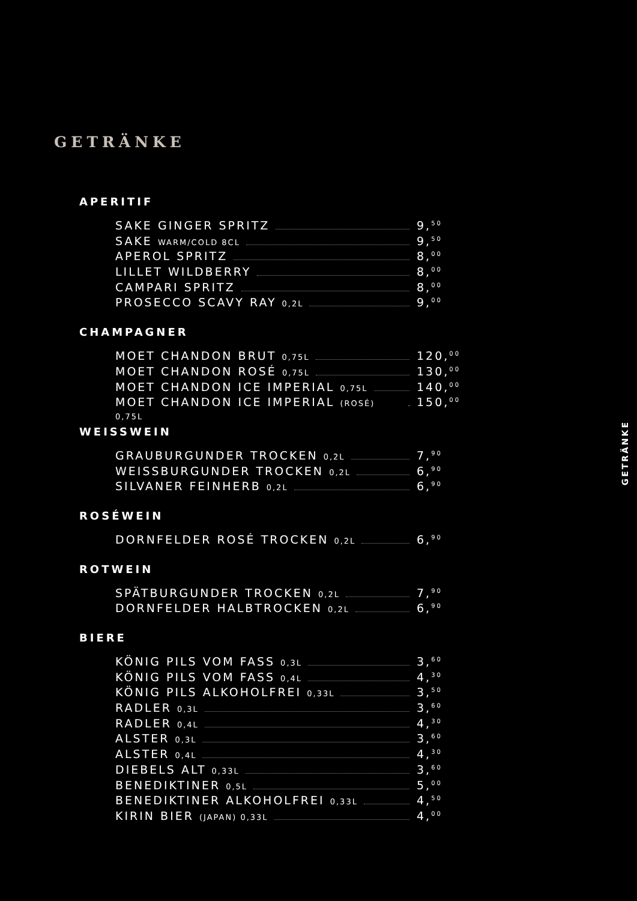GETRÄNKE
APERITIF
SAKE GINGER SPRITZ 9,<sup>50</sup>
SAKE WARM/COLD 8CL 9,<sup>50</sup>
APEROL SPRITZ 8,<sup>00</sup>
LILLET WILDBERRY 8,<sup>00</sup>
CAMPARI SPRITZ 8,<sup>00</sup>
PROSECCO SCAVY RAY 0,2L 9,<sup>00</sup>
CHAMPAGNER
MOET CHANDON BRUT 0,75L 120,<sup>00</sup>
MOET CHANDON ROSÉ 0,75L 130,<sup>00</sup>
MOET CHANDON ICE IMPERIAL 0,75L 140,<sup>00</sup>
MOET CHANDON ICE IMPERIAL (ROSÉ) 0,75L 150,<sup>00</sup>
WEISSWEIN
GRAUBURGUNDER TROCKEN 0,2L 7,<sup>90</sup>
WEISSBURGUNDER TROCKEN 0,2L 6,<sup>90</sup>
SILVANER FEINHERB 0,2L 6,<sup>90</sup>
ROSÉWEIN
DORNFELDER ROSÉ TROCKEN 0,2L 6,<sup>90</sup>
ROTWEIN
SPÄTBURGUNDER TROCKEN 0,2L 7,<sup>90</sup>
DORNFELDER HALBTROCKEN 0,2L 6,<sup>90</sup>
BIERE
KÖNIG PILS VOM FASS 0,3L 3,<sup>60</sup>
KÖNIG PILS VOM FASS 0,4L 4,<sup>30</sup>
KÖNIG PILS ALKOHOLFREI 0,33L 3,<sup>50</sup>
RADLER 0,3L 3,<sup>60</sup>
RADLER 0,4L 4,<sup>30</sup>
ALSTER 0,3L 3,<sup>60</sup>
ALSTER 0,4L 4,<sup>30</sup>
DIEBELS ALT 0,33L 3,<sup>60</sup>
BENEDIKTINER 0,5L 5,<sup>00</sup>
BENEDIKTINER ALKOHOLFREI 0,33L 4,<sup>50</sup>
KIRIN BIER (JAPAN) 0,33L 4,<sup>00</sup>
GETRÄNKE